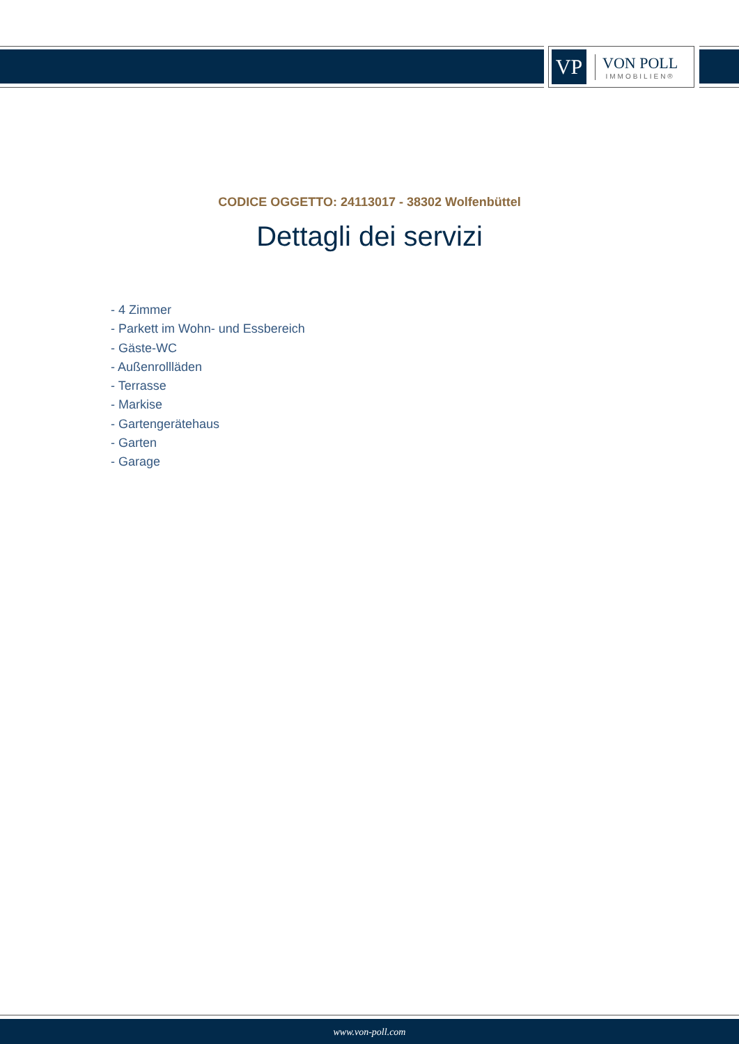VP
VON POLL
IMMOBILIEN®
CODICE OGGETTO: 24113017 - 38302 Wolfenbüttel
Dettagli dei servizi
- 4 Zimmer
- Parkett im Wohn- und Essbereich
- Gäste-WC
- Außenrollläden
- Terrasse
- Markise
- Gartengerätehaus
- Garten
- Garage
www.von-poll.com